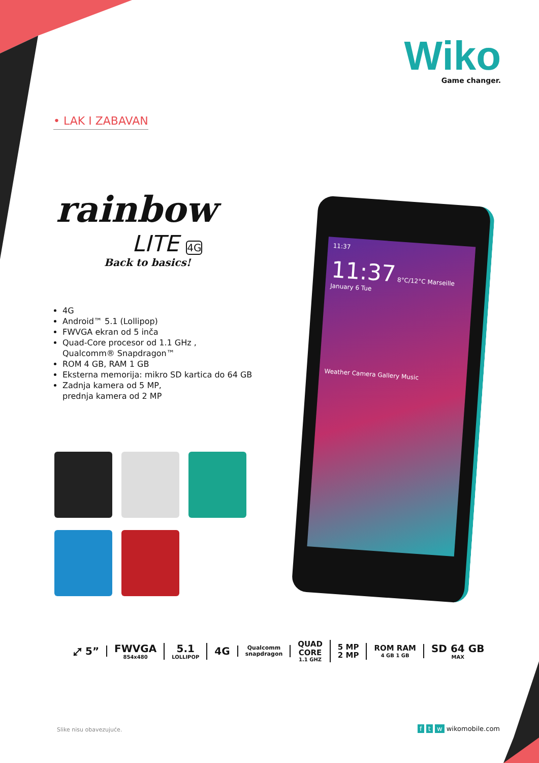Wiko
Game changer.
• LAK I ZABAVAN
rainbow
LITE 4G
Back to basics!
4G
Android™ 5.1 (Lollipop)
FWVGA ekran od 5 inča
Quad-Core procesor od 1.1 GHz ,
Qualcomm® Snapdragon™
ROM 4 GB, RAM 1 GB
Eksterna memorija: mikro SD kartica do 64 GB
Zadnja kamera od 5 MP,
prednja kamera od 2 MP
11:37
11:37 8°C/12°C Marseille
January 6 Tue
Weather Camera Gallery Music
⤢ 5” FWVGA
854x480
5.1
LOLLIPOP
4G
Qualcomm
snapdragon
QUAD
CORE
1.1 GHZ
5 MP
2 MP
ROM RAM
4 GB 1 GB
SD 64 GB
MAX
Slike nisu obavezujuće. f t w wikomobile.com